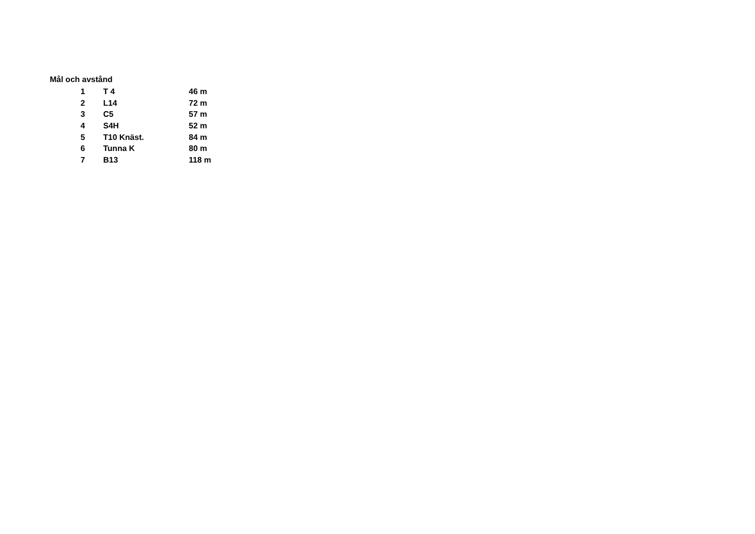Mål och avstånd
| 1 | T 4 | 46 m |
| 2 | L14 | 72 m |
| 3 | C5 | 57 m |
| 4 | S4H | 52 m |
| 5 | T10 Knäst. | 84 m |
| 6 | Tunna K | 80 m |
| 7 | B13 | 118 m |